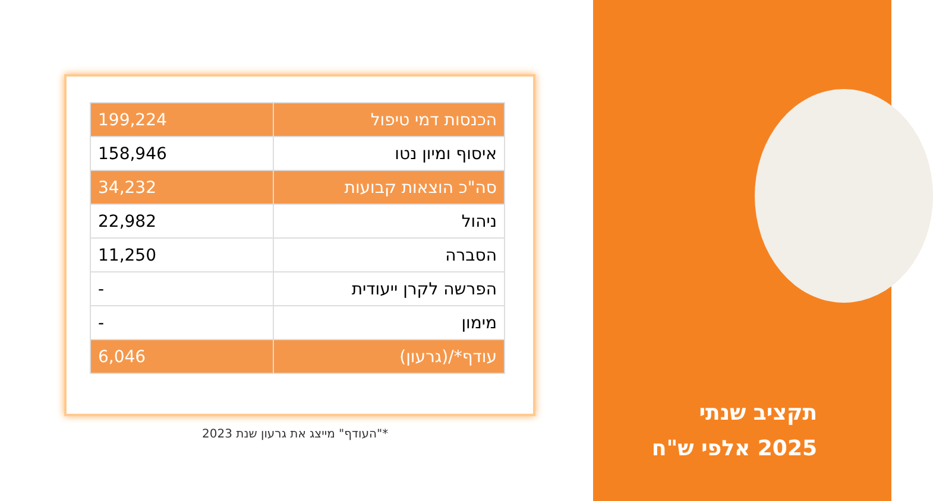| הכנסות דמי טיפול | 199,224 |
| איסוף ומיון נטו | 158,946 |
| סה"כ הוצאות קבועות | 34,232 |
| ניהול | 22,982 |
| הסברה | 11,250 |
| הפרשה לקרן ייעודית | - |
| מימון | - |
| עודף*/(גרעון) | 6,046 |
*"העודף" מייצג את גרעון שנת 2023
תקציב שנתי
2025 אלפי ש"ח